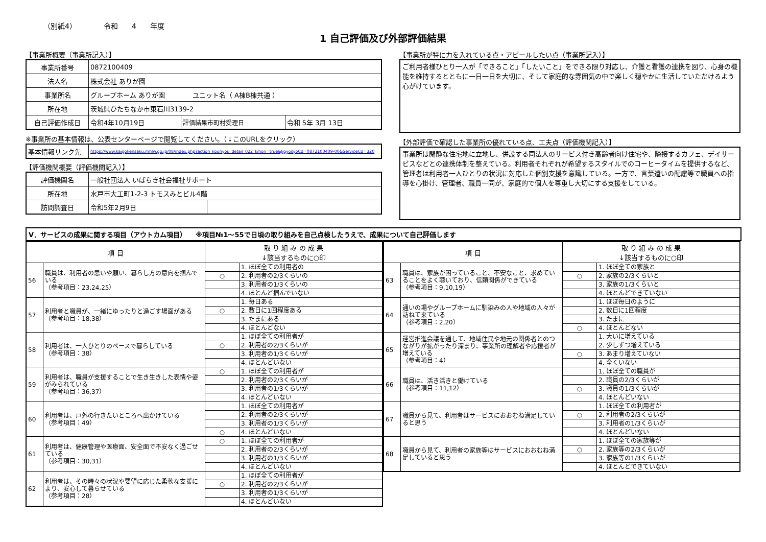（別紙4） 令和 4 年度
1 自己評価及び外部評価結果
【事業所概要（事業所記入）】
| 事業所番号 | 0872100409 | | |
| 法人名 | 株式会社 ありが園 | | |
| 事業所名 | グループホーム ありが園 ユニット名（ A棟B棟共通 ） | | |
| 所在地 | 茨城県ひたちなか市東石川3139-2 | | |
| 自己評価作成日 | 令和4年10月19日 | 評価結果市町村受理日 | 令和 5年 3月 13日 |
※事業所の基本情報は、公表センターページで閲覧してください。（↓このURLをクリック）
| 基本情報リンク先 | https://www.kaigokensaku.mhlw.go.jp/08/index.php?action_kouhyou_detail_022_kihon=true&JigyosyoCd=0872100409-00&ServiceCd=320 |
【評価機関概要（評価機関記入）】
| 評価機関名 | 一般社団法人 いばらき社会福祉サポート | |
| 所在地 | 水戸市大工町1-2-3 トモスみとビル4階 | |
| 訪問調査日 | 令和5年2月9日 | |
【事業所が特に力を入れている点・アピールしたい点（事業所記入）】
ご利用者様ひとり一人が「できること」「したいこと」をできる限り対応し、介護と看護の連携を図り、心身の機能を維持するとともに一日一日を大切に、そして家庭的な雰囲気の中で楽しく穏やかに生活していただけるよう心がけています。
【外部評価で確認した事業所の優れている点、工夫点（評価機関記入）】
事業所は閑静な住宅地に立地し、併設する同法人のサービス付き高齢者向け住宅や、隣接するカフェ、デイサービスなどとの連携体制を整えている。利用者それぞれが希望するスタイルでのコーヒータイムを提供するなど、管理者は利用者一人ひとりの状況に対応した個別支援を意識している。一方で、言葉遣いの配慮等で職員への指導を心掛け、管理者、職員一同が、家庭的で個人を尊重し大切にする支援をしている。
Ⅴ．サービスの成果に関する項目（アウトカム項目） ※項目№1～55で日頃の取り組みを自己点検したうえで、成果について自己評価します
| 項 目 | | 取 り 組 み の 成 果 ↓該当するものに○印 | |
| --- | --- | --- | --- |
| 56 | 職員は、利用者の思いや願い、暮らし方の意向を掴んでいる （参考項目：23,24,25） | | 1. ほぼ全ての利用者の |
| | | ○ | 2. 利用者の2/3くらいの |
| | | | 3. 利用者の1/3くらいの |
| | | | 4. ほとんど掴んでいない |
| 57 | 利用者と職員が、一緒にゆったりと過ごす場面がある （参考項目：18,38） | | 1. 毎日ある |
| | | ○ | 2. 数日に1回程度ある |
| | | | 3. たまにある |
| | | | 4. ほとんどない |
| 58 | 利用者は、一人ひとりのペースで暮らしている （参考項目：38） | | 1. ほぼ全ての利用者が |
| | | ○ | 2. 利用者の2/3くらいが |
| | | | 3. 利用者の1/3くらいが |
| | | | 4. ほとんどいない |
| 59 | 利用者は、職員が支援することで生き生きした表情や姿がみられている （参考項目：36,37） | ○ | 1. ほぼ全ての利用者が |
| | | | 2. 利用者の2/3くらいが |
| | | | 3. 利用者の1/3くらいが |
| | | | 4. ほとんどいない |
| 60 | 利用者は、戸外の行きたいところへ出かけている （参考項目：49） | | 1. ほぼ全ての利用者が |
| | | | 2. 利用者の2/3くらいが |
| | | | 3. 利用者の1/3くらいが |
| | | ○ | 4. ほとんどいない |
| 61 | 利用者は、健康管理や医療面、安全面で不安なく過ごせている （参考項目：30,31） | ○ | 1. ほぼ全ての利用者が |
| | | | 2. 利用者の2/3くらいが |
| | | | 3. 利用者の1/3くらいが |
| | | | 4. ほとんどいない |
| 62 | 利用者は、その時々の状況や要望に応じた柔軟な支援により、安心して暮らせている （参考項目：28） | | 1. ほぼ全ての利用者が |
| | | ○ | 2. 利用者の2/3くらいが |
| | | | 3. 利用者の1/3くらいが |
| | | | 4. ほとんどいない |
| 項 目 | | 取 り 組 み の 成 果 ↓該当するものに○印 | |
| --- | --- | --- | --- |
| 63 | 職員は、家族が困っていること、不安なこと、求めていることをよく聴いており、信頼関係ができている （参考項目：9,10,19） | | 1. ほぼ全ての家族と |
| | | ○ | 2. 家族の2/3くらいと |
| | | | 3. 家族の1/3くらいと |
| | | | 4. ほとんどできていない |
| 64 | 通いの場やグループホームに馴染みの人や地域の人々が訪ねて来ている （参考項目：2,20） | | 1. ほぼ毎日のように |
| | | | 2. 数日に1回程度 |
| | | | 3. たまに |
| | | ○ | 4. ほとんどない |
| 65 | 運営推進会議を通して、地域住民や地元の関係者とのつながりが拡がったり深まり、事業所の理解者や応援者が増えている （参考項目：4） | | 1. 大いに増えている |
| | | | 2. 少しずつ増えている |
| | | ○ | 3. あまり増えていない |
| | | | 4. 全くいない |
| 66 | 職員は、活き活きと働けている （参考項目：11,12） | | 1. ほぼ全ての職員が |
| | | | 2. 職員の2/3くらいが |
| | | ○ | 3. 職員の1/3くらいが |
| | | | 4. ほとんどいない |
| 67 | 職員から見て、利用者はサービスにおおむね満足していると思う | | 1. ほぼ全ての利用者が |
| | | ○ | 2. 利用者の2/3くらいが |
| | | | 3. 利用者の1/3くらいが |
| | | | 4. ほとんどいない |
| 68 | 職員から見て、利用者の家族等はサービスにおおむね満足していると思う | | 1. ほぼ全ての家族等が |
| | | ○ | 2. 家族等の2/3くらいが |
| | | | 3. 家族等の1/3くらいが |
| | | | 4. ほとんどできていない |